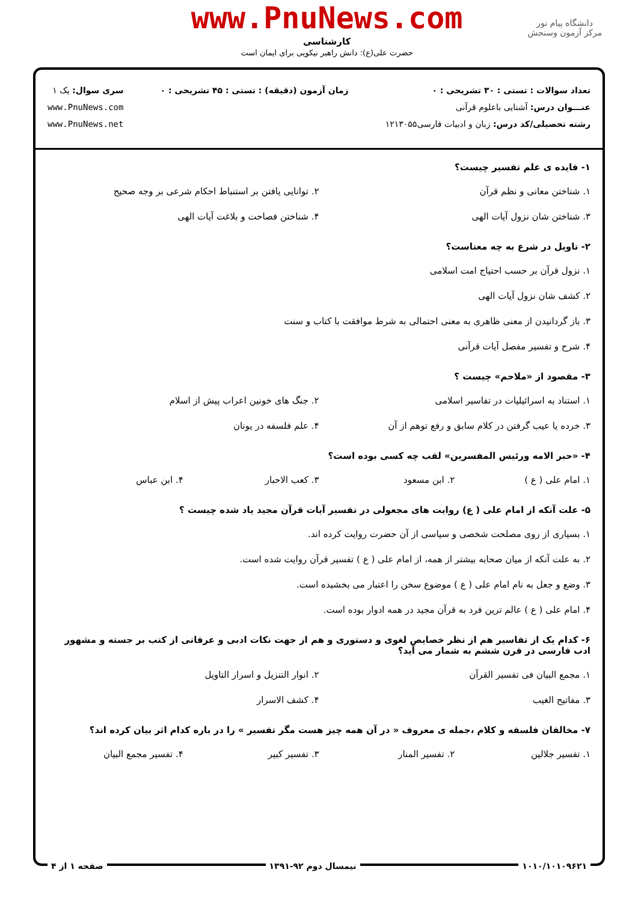دانشگاه پیام نور
مرکز آزمون وسنجش
www.PnuNews.com
کارشناسی
حضرت علی(ع): دانش راهبر نیکویی برای ایمان است
تعداد سوالات : تستی : ۳۰ تشریحی : ۰
عنـــوان درس: آشنایی باعلوم قرآنی
رشته تحصیلی/کد درس: زبان و ادبیات فارسی۱۲۱۳۰۵۵
زمان آزمون (دقیقه) : تستی : ۴۵ تشریحی : ۰
سری سوال: یک ۱
www.PnuNews.com
www.PnuNews.net
۱- فایده ی علم تفسیر چیست؟
۱. شناختن معانی و نظم قرآن ۲. توانایی یافتن بر استنباط احکام شرعی بر وجه صحیح ۳. شناختن شان نزول آیات الهی ۴. شناختن فصاحت و بلاغت آیات الهی
۲- تاویل در شرع به چه معناست؟
۱. نزول قرآن بر حسب احتیاج امت اسلامی ۲. کشف شان نزول آیات الهی ۳. باز گردانیدن از معنی ظاهری به معنی احتمالی به شرط موافقت با کتاب و سنت ۴. شرح و تفسیر مفصل آیات قرآنی
۳- مقصود از «ملاحم» چیست ؟
۱. استناد به اسرائیلیات در تفاسیر اسلامی ۲. جنگ های خونین اعراب پیش از اسلام ۳. خرده یا عیب گرفتن در کلام سابق و رفع توهم از آن ۴. علم فلسفه در یونان
۴- «حبر الامه ورئیس المفسرین» لقب چه کسی بوده است؟
۱. امام علی ( ع ) ۲. ابن مسعود ۳. کعب الاحبار ۴. ابن عباس
۵- علت آنکه از امام علی ( ع) روایت های مجعولی در تفسیر آیات قرآن مجید یاد شده چیست ؟
۱. بسیاری از روی مصلحت شخصی و سیاسی از آن حضرت روایت کرده اند. ۲. به علت آنکه از میان صحابه بیشتر از همه، از امام علی ( ع ) تفسیر قرآن روایت شده است. ۳. وضع و جعل به نام امام علی ( ع ) موضوع سخن را اعتبار می بخشیده است. ۴. امام علی ( ع ) عالم ترین فرد به قرآن مجید در همه ادوار بوده است.
۶- کدام یک از تفاسیر هم از نظر خصایص لغوی و دستوری و هم از جهت نکات ادبی و عرفانی از کتب بر جسته و مشهور ادب فارسی در قرن ششم به شمار می آید؟
۱. مجمع البیان فی تفسیر القرآن ۲. انوار التنزیل و اسرار التاویل ۳. مفاتیح الغیب ۴. کشف الاسرار
۷- مخالفان فلسفه و کلام ،جمله ی معروف « در آن همه چیز هست مگر تفسیر » را در باره کدام اثر بیان کرده اند؟
۱. تفسیر جلالین ۲. تفسیر المنار ۳. تفسیر کبیر ۴. تفسیر مجمع البیان
۱۰۱۰/۱۰۱۰۹۶۲۱ نیمسال دوم ۹۲-۱۳۹۱ صفحه ۱ از ۴